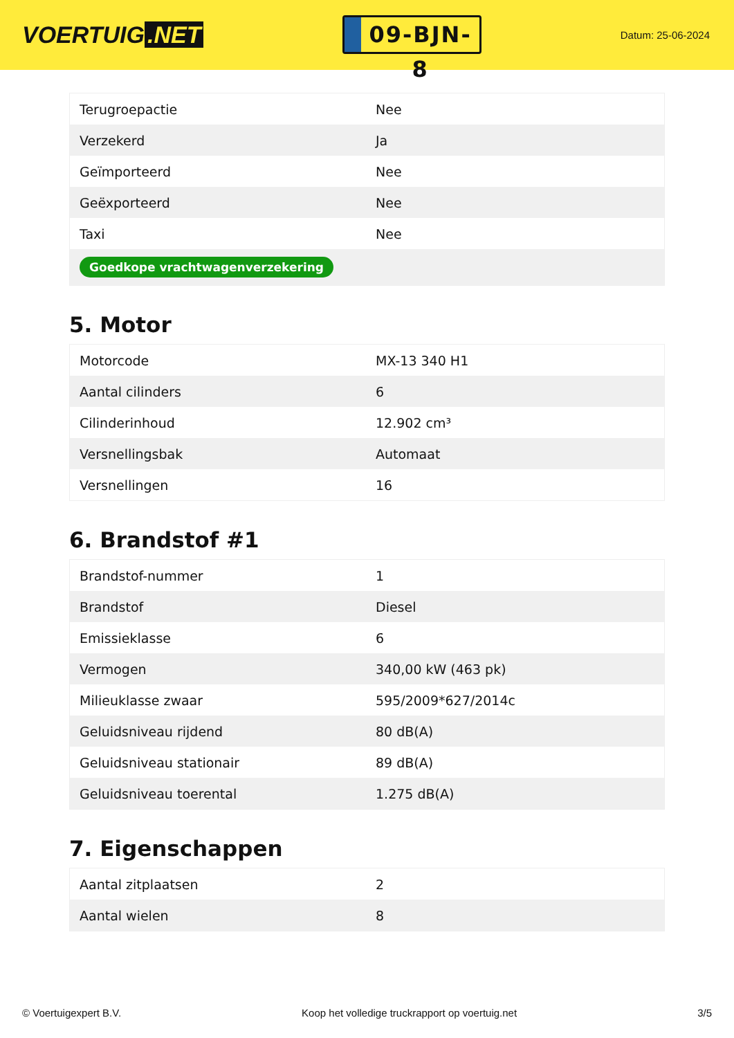VOERTUIG.NET
09-BJN-8
Datum: 25-06-2024
| Terugroepactie | Nee |
| Verzekerd | Ja |
| Geïmporteerd | Nee |
| Geëxporteerd | Nee |
| Taxi | Nee |
| Goedkope vrachtwagenverzekering | |
5. Motor
| Motorcode | MX-13 340 H1 |
| Aantal cilinders | 6 |
| Cilinderinhoud | 12.902 cm³ |
| Versnellingsbak | Automaat |
| Versnellingen | 16 |
6. Brandstof #1
| Brandstof-nummer | 1 |
| Brandstof | Diesel |
| Emissieklasse | 6 |
| Vermogen | 340,00 kW (463 pk) |
| Milieuklasse zwaar | 595/2009*627/2014c |
| Geluidsniveau rijdend | 80 dB(A) |
| Geluidsniveau stationair | 89 dB(A) |
| Geluidsniveau toerental | 1.275 dB(A) |
7. Eigenschappen
| Aantal zitplaatsen | 2 |
| Aantal wielen | 8 |
© Voertuigexpert B.V. Koop het volledige truckrapport op voertuig.net 3/5